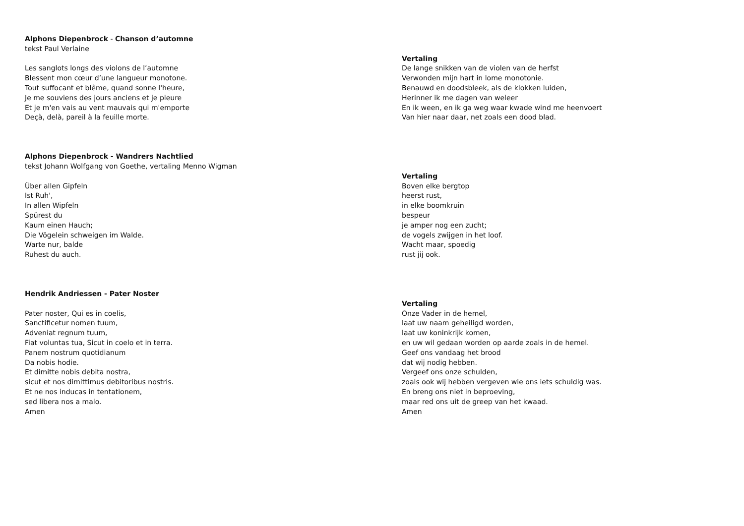Alphons Diepenbrock - Chanson d’automne
tekst Paul Verlaine
Les sanglots longs des violons de l’automne
Blessent mon cœur d’une langueur monotone.
Tout suffocant et blême, quand sonne l'heure,
Je me souviens des jours anciens et je pleure
Et je m'en vais au vent mauvais qui m'emporte
Deçà, delà, pareil à la feuille morte.
Vertaling
De lange snikken van de violen van de herfst
Verwonden mijn hart in lome monotonie.
Benauwd en doodsbleek, als de klokken luiden,
Herinner ik me dagen van weleer
En ik ween, en ik ga weg waar kwade wind me heenvoert
Van hier naar daar, net zoals een dood blad.
Alphons Diepenbrock - Wandrers Nachtlied
tekst Johann Wolfgang von Goethe, vertaling Menno Wigman
Über allen Gipfeln
Ist Ruh',
In allen Wipfeln
Spürest du
Kaum einen Hauch;
Die Vögelein schweigen im Walde.
Warte nur, balde
Ruhest du auch.
Vertaling
Boven elke bergtop
heerst rust,
in elke boomkruin
bespeur
je amper nog een zucht;
de vogels zwijgen in het loof.
Wacht maar, spoedig
rust jij ook.
Hendrik Andriessen - Pater Noster
Pater noster, Qui es in coelis,
Sanctificetur nomen tuum,
Adveniat regnum tuum,
Fiat voluntas tua, Sicut in coelo et in terra.
Panem nostrum quotidianum
Da nobis hodie.
Et dimitte nobis debita nostra,
sicut et nos dimittimus debitoribus nostris.
Et ne nos inducas in tentationem,
sed libera nos a malo.
Amen
Vertaling
Onze Vader in de hemel,
laat uw naam geheiligd worden,
laat uw koninkrijk komen,
en uw wil gedaan worden op aarde zoals in de hemel.
Geef ons vandaag het brood
dat wij nodig hebben.
Vergeef ons onze schulden,
zoals ook wij hebben vergeven wie ons iets schuldig was.
En breng ons niet in beproeving,
maar red ons uit de greep van het kwaad.
Amen